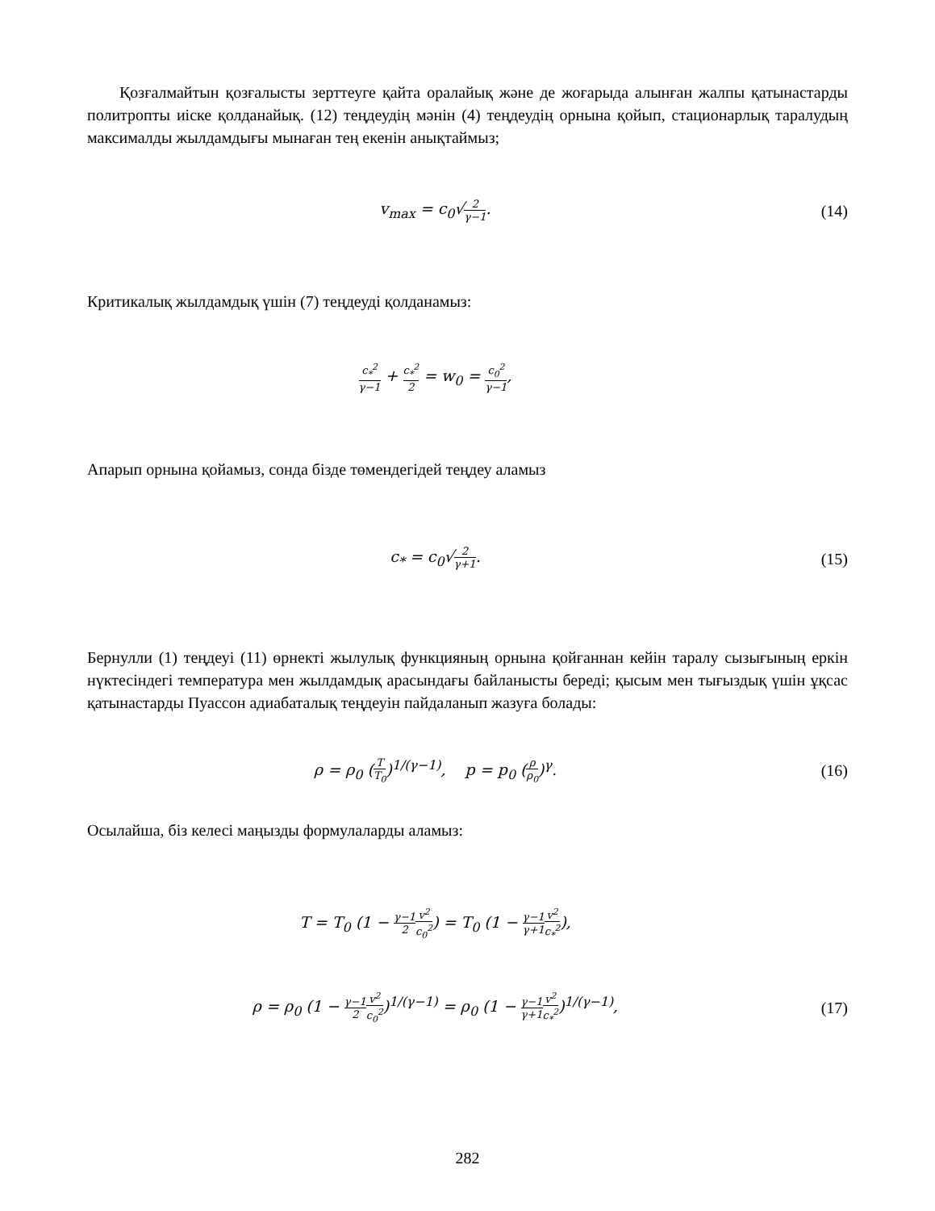Қозғалмайтын қозғалысты зерттеуге қайта оралайық және де жоғарыда алынған жалпы қатынастарды политропты иіске қолданайық. (12) теңдеудің мәнін (4) теңдеудің орнына қойып, стационарлық таралудың максималды жылдамдығы мынаған тең екенін анықтаймыз;
v<sub>max</sub> = c<sub>0</sub>√2 γ−1. (14)
Критикалық жылдамдық үшін (7) теңдеуді қолданамыз:
c<sub>*</sub><sup>2</sup> γ−1 + c<sub>*</sub><sup>2</sup> 2 = w<sub>0</sub> = c<sub>0</sub><sup>2</sup> γ−1,
Апарып орнына қойамыз, сонда бізде төмендегідей теңдеу аламыз
c<sub>*</sub> = c<sub>0</sub>√2 γ+1. (15)
Бернулли (1) теңдеуі (11) өрнекті жылулық функцияның орнына қойғаннан кейін таралу сызығының еркін нүктесіндегі температура мен жылдамдық арасындағы байланысты береді; қысым мен тығыздық үшін ұқсас қатынастарды Пуассон адиабаталық теңдеуін пайдаланып жазуға болады:
ρ = ρ<sub>0</sub> (T T<sub>0</sub>)<sup>1/(γ−1)</sup>, p = p<sub>0</sub> (ρ ρ<sub>0</sub>)<sup>γ</sup>.
(16)
Осылайша, біз келесі маңызды формулаларды аламыз:
T = T<sub>0</sub> (1 − γ−1 2 v<sup>2</sup> c<sub>0</sub><sup>2</sup>) = T<sub>0</sub> (1 − γ−1 γ+1 v<sup>2</sup> c<sub>*</sub><sup>2</sup>),
ρ = ρ<sub>0</sub> (1 − γ−1 2 v<sup>2</sup> c<sub>0</sub><sup>2</sup>)<sup>1/(γ−1)</sup> = ρ<sub>0</sub> (1 − γ−1 γ+1 v<sup>2</sup> c<sub>*</sub><sup>2</sup>)<sup>1/(γ−1)</sup>,
(17)
282